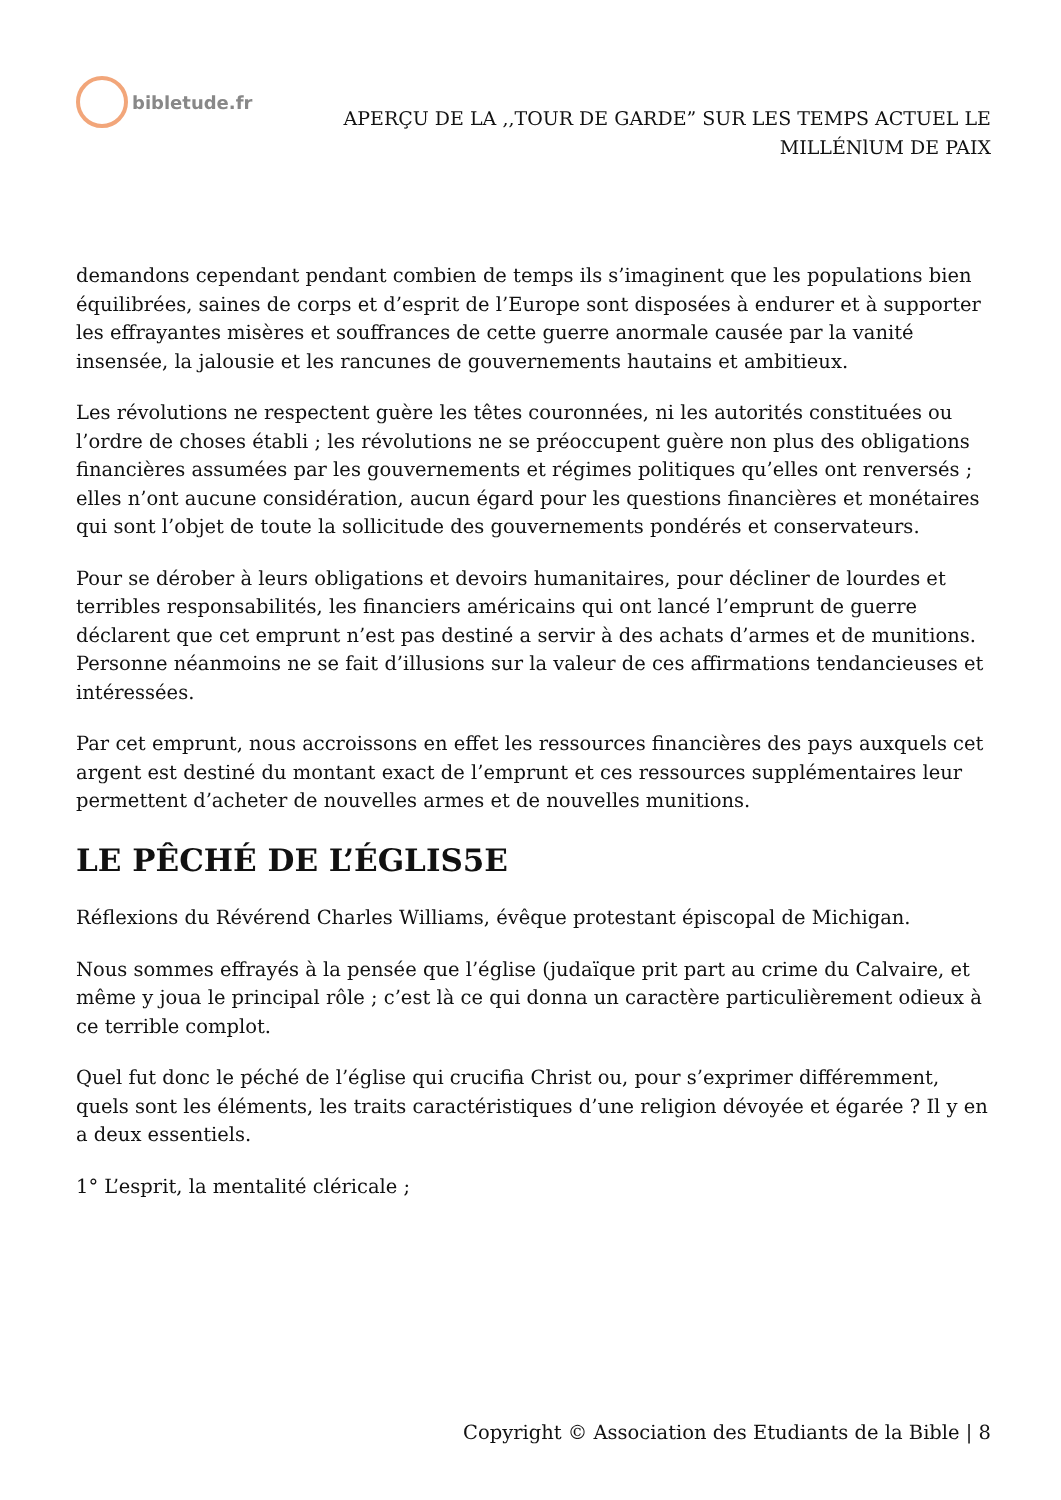bibletude.fr
APERÇU DE LA ,,TOUR DE GARDE” SUR LES TEMPS ACTUEL LE
MILLÉNlUM DE PAIX
demandons cependant pendant combien de temps ils s’imaginent que les populations bien équilibrées, saines de corps et d’esprit de l’Europe sont disposées à endurer et à supporter les effrayantes misères et souffrances de cette guerre anormale causée par la vanité insensée, la jalousie et les rancunes de gouvernements hautains et ambitieux.
Les révolutions ne respectent guère les têtes couronnées, ni les autorités constituées ou l’ordre de choses établi ; les révolutions ne se préoccupent guère non plus des obligations financières assumées par les gouvernements et régimes politiques qu’elles ont renversés ; elles n’ont aucune considération, aucun égard pour les questions financières et monétaires qui sont l’objet de toute la sollicitude des gouvernements pondérés et conservateurs.
Pour se dérober à leurs obligations et devoirs humanitaires, pour décliner de lourdes et terribles responsabilités, les financiers américains qui ont lancé l’emprunt de guerre déclarent que cet emprunt n’est pas destiné a servir à des achats d’armes et de munitions. Personne néanmoins ne se fait d’illusions sur la valeur de ces affirmations tendancieuses et intéressées.
Par cet emprunt, nous accroissons en effet les ressources financières des pays auxquels cet argent est destiné du montant exact de l’emprunt et ces ressources supplémentaires leur permettent d’acheter de nouvelles armes et de nouvelles munitions.
LE PÊCHÉ DE L’ÉGLIS5E
Réflexions du Révérend Charles Williams, évêque protestant épiscopal de Michigan.
Nous sommes effrayés à la pensée que l’église (judaïque prit part au crime du Calvaire, et même y joua le principal rôle ; c’est là ce qui donna un caractère particulièrement odieux à ce terrible complot.
Quel fut donc le péché de l’église qui crucifia Christ ou, pour s’exprimer différemment, quels sont les éléments, les traits caractéristiques d’une religion dévoyée et égarée ? Il y en a deux essentiels.
1° L’esprit, la mentalité cléricale ;
Copyright © Association des Etudiants de la Bible | 8